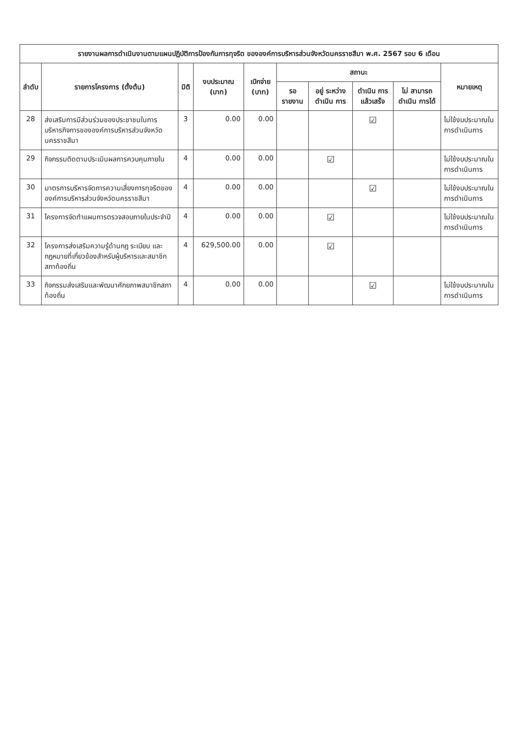| รายงานผลการดำเนินงานตามแผนปฏิบัติการป้องกันการทุจริต ขององค์การบริหารส่วนจังหวัดนครราชสีมา พ.ศ. 2567 รอบ 6 เดือน | | | | | | | | | |
| --- | --- | --- | --- | --- | --- | --- | --- | --- | --- |
| ลำดับ | รายการโครงการ (ตั้งต้น) | มิติ | งบประมาณ (บาท) | เบิกจ่าย (บาท) | สถานะ | | | | หมายเหตุ |
| | | | | | รอ รายงาน | อยู่ ระหว่าง ดำเนิน การ | ดำเนิน การ แล้วเสร็จ | ไม่ สามารถ ดำเนิน การได้ | |
| 28 | ส่งเสริมการมีส่วนร่วมของประชาชนในการบริหารกิจการขององค์การบริหารส่วนจังหวัดนครราชสีมา | 3 | 0.00 | 0.00 | | | ☑ | | ไม่ใช้งบประมาณในการดำเนินการ |
| 29 | กิจกรรมติดตามประเมินผลการควบคุมภายใน | 4 | 0.00 | 0.00 | | ☑ | | | ไม่ใช้งบประมาณในการดำเนินการ |
| 30 | มาตรการบริหารจัดการความเสี่ยงการทุจริตขององค์การบริหารส่วนจังหวัดนครราชสีมา | 4 | 0.00 | 0.00 | | | ☑ | | ไม่ใช้งบประมาณในการดำเนินการ |
| 31 | โครงการจัดทำแผนการตรวจสอบภายในประจำปี | 4 | 0.00 | 0.00 | | ☑ | | | ไม่ใช้งบประมาณในการดำเนินการ |
| 32 | โครงการส่งเสริมความรู้ด้านกฎ ระเบียบ และกฎหมายที่เกี่ยวข้องสำหรับผู้บริหารและสมาชิกสภาท้องถิ่น | 4 | 629,500.00 | 0.00 | | ☑ | | | |
| 33 | กิจกรรมส่งเสริมและพัฒนาศักยภาพสมาชิกสภาท้องถิ่น | 4 | 0.00 | 0.00 | | | ☑ | | ไม่ใช้งบประมาณในการดำเนินการ |